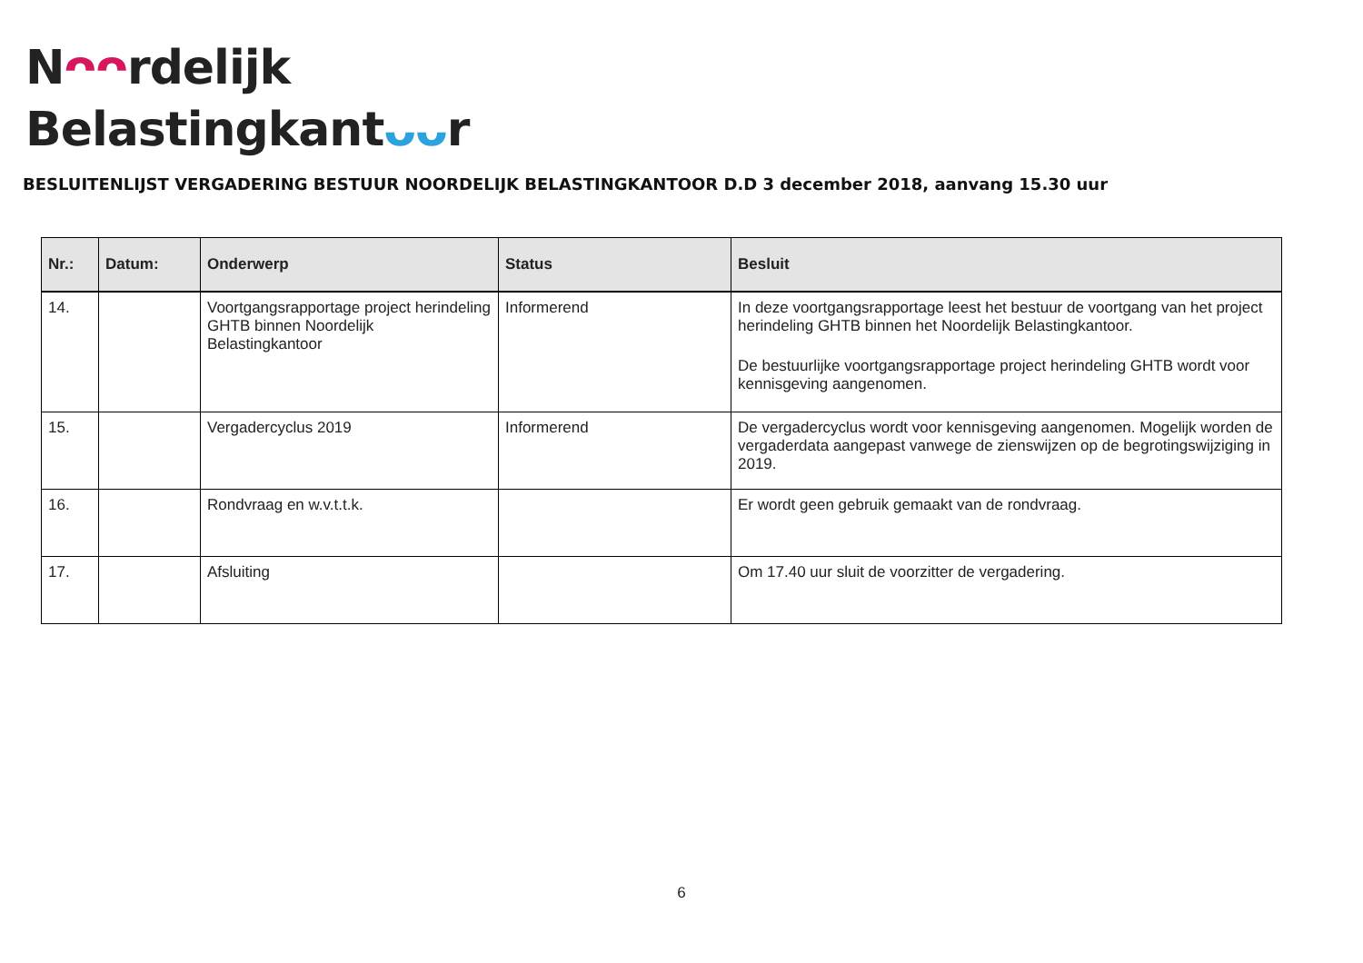Nᴖᴖrdelijk
Belastingkantᴗᴗr
BESLUITENLIJST VERGADERING BESTUUR NOORDELIJK BELASTINGKANTOOR D.D 3 december 2018, aanvang 15.30 uur
| Nr.: | Datum: | Onderwerp | Status | Besluit |
| --- | --- | --- | --- | --- |
| 14. | | Voortgangsrapportage project herindeling GHTB binnen Noordelijk Belastingkantoor | Informerend | In deze voortgangsrapportage leest het bestuur de voortgang van het project herindeling GHTB binnen het Noordelijk Belastingkantoor. De bestuurlijke voortgangsrapportage project herindeling GHTB wordt voor kennisgeving aangenomen. |
| 15. | | Vergadercyclus 2019 | Informerend | De vergadercyclus wordt voor kennisgeving aangenomen. Mogelijk worden de vergaderdata aangepast vanwege de zienswijzen op de begrotingswijziging in 2019. |
| 16. | | Rondvraag en w.v.t.t.k. | | Er wordt geen gebruik gemaakt van de rondvraag. |
| 17. | | Afsluiting | | Om 17.40 uur sluit de voorzitter de vergadering. |
6